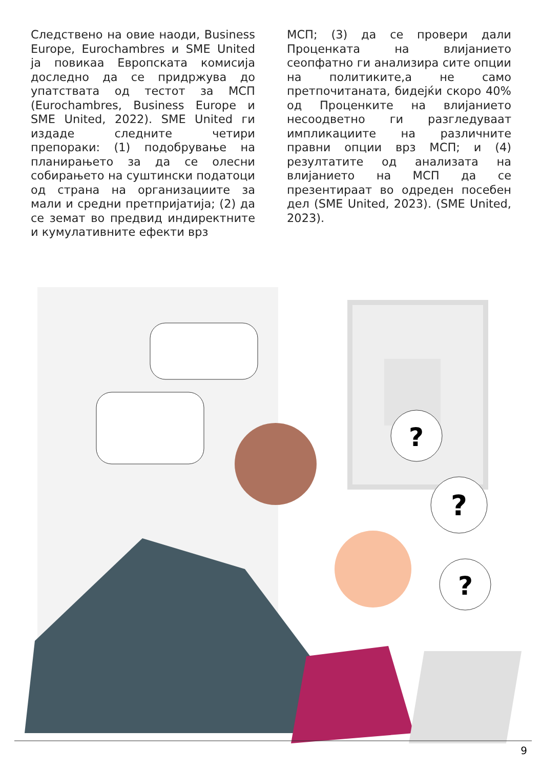Следствено на овие наоди, Business Europe, Eurochambres и SME United ја повикаа Европската комисија доследно да се придржува до упатствата од тестот за МСП (Eurochambres, Business Europe и SME United, 2022). SME United ги издаде следните четири препораки: (1) подобрување на планирањето за да се олесни собирањето на суштински податоци од страна на организациите за мали и средни претпријатија; (2) да се земат во предвид индиректните и кумулативните ефекти врз
МСП; (3) да се провери дали Проценката на влијанието сеопфатно ги анализира сите опции на политиките,а не само претпочитаната, бидејќи скоро 40% од Проценките на влијанието несоодветно ги разгледуваат импликациите на различните правни опции врз МСП; и (4) резултатите од анализата на влијанието на МСП да се презентираат во одреден посебен дел (SME United, 2023). (SME United, 2023).
?
?
?
9